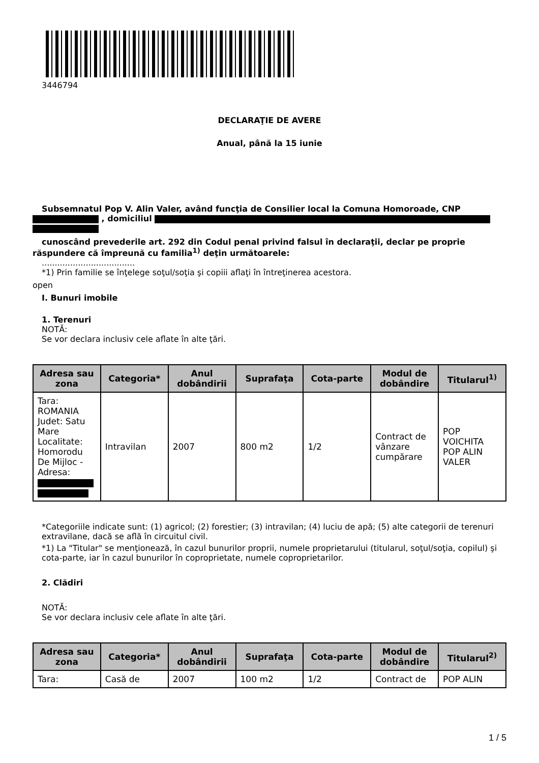3446794
DECLARAŢIE DE AVERE
Anual, până la 15 iunie
Subsemnatul Pop V. Alin Valer, având funcţia de Consilier local la Comuna Homoroade, CNP
, domiciliul
cunoscând prevederile art. 292 din Codul penal privind falsul în declaraţii, declar pe proprie
răspundere că împreună cu familia<sup>1)</sup> deţin următoarele:
....................................
*1) Prin familie se înţelege soţul/soţia şi copiii aflaţi în întreţinerea acestora.
open
I. Bunuri imobile
1. Terenuri
NOTĂ:
Se vor declara inclusiv cele aflate în alte ţări.
| Adresa sau zona | Categoria* | Anul dobândirii | Suprafaţa | Cota-parte | Modul de dobândire | Titularul<sup>1)</sup> |
| --- | --- | --- | --- | --- | --- | --- |
| Tara: ROMANIA Judet: Satu Mare Localitate: Homorodu De Mijloc - Adresa: | Intravilan | 2007 | 800 m2 | 1/2 | Contract de vânzare cumpărare | POP VOICHITA POP ALIN VALER |
*Categoriile indicate sunt: (1) agricol; (2) forestier; (3) intravilan; (4) luciu de apă; (5) alte categorii de terenuri extravilane, dacă se află în circuitul civil.
*1) La "Titular" se menţionează, în cazul bunurilor proprii, numele proprietarului (titularul, soţul/soţia, copilul) şi cota-parte, iar în cazul bunurilor în coproprietate, numele coproprietarilor.
2. Clădiri
NOTĂ:
Se vor declara inclusiv cele aflate în alte ţări.
| Adresa sau zona | Categoria* | Anul dobândirii | Suprafaţa | Cota-parte | Modul de dobândire | Titularul<sup>2)</sup> |
| --- | --- | --- | --- | --- | --- | --- |
| Tara: | Casă de | 2007 | 100 m2 | 1/2 | Contract de | POP ALIN |
1 / 5